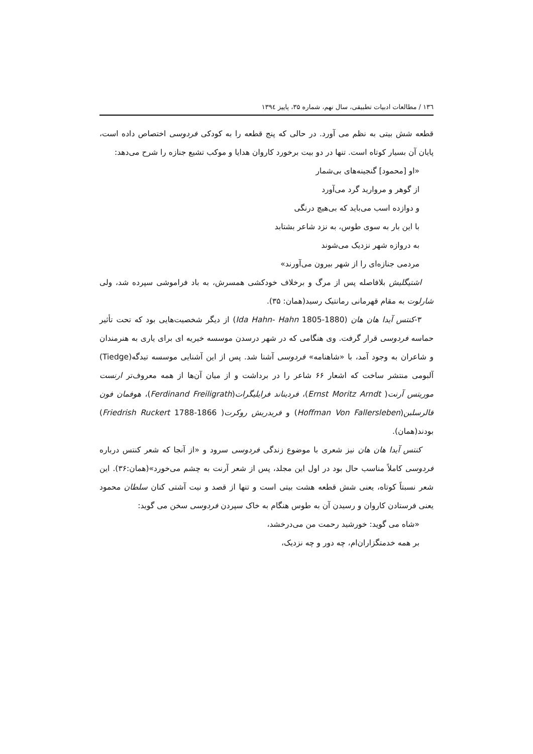۱۳٦ / مطالعات ادبیات تطبیقی، سال نهم، شماره ۳۵، پاییز ۱۳۹٤
قطعه شش بیتی به نظم می آورد. در حالی که پنج قطعه را به کودکی فردوسی اختصاص داده است، پایان آن بسیار کوتاه است. تنها در دو بیت برخورد کاروان هدایا و موکب تشیع جنازه را شرح می‌دهد:
«او [محمود] گنجینه‌های بی‌شمار
از گوهر و مروارید گرد می‌آورد
و دوازده اسب می‌باید که بی‌هیچ درنگی
با این بار به سوی طوس، به نزد شاعر بشتابد
به دروازه شهر نزدیک می‌شوند
مردمی جنازه‌ای را از شهر بیرون می‌آورند»
اشتیگلیش بلافاصله پس از مرگ و برخلاف خودکشی همسرش، به باد فراموشی سپرده شد، ولی شارلوت به مقام قهرمانی رمانتیک رسید(همان: ۳۵).
۳-کنتس آیدا هان هان (Ida Hahn- Hahn 1805-1880) از دیگر شخصیت‌هایی بود که تحت تأثیر حماسه فردوسی قرار گرفت. وی هنگامی که در شهر درسدن موسسه خیریه ای برای یاری به هنرمندان و شاعران به وجود آمد، با «شاهنامه» فردوسی آشنا شد. پس از این آشنایی موسسه تیدگه(Tiedge) آلبومی منتشر ساخت که اشعار ۶۶ شاعر را در برداشت و از میان آن‌ها از همه معروف‌تر ارنست موریتس آرنت( Ernst Moritz Arndt)، فردیناند فرایلیگرات(Ferdinand Freiligrath)، هوفمان فون فالرسلبن(Hoffman Von Fallersleben) و فریدریش روکرت( Friedrish Ruckert 1788-1866) بودند(همان).
کنتس آیدا هان هان نیز شعری با موضوع زندگی فردوسی سرود و «از آنجا که شعر کنتس درباره فردوسی کاملاً مناسب حال بود در اول این مجلد، پس از شعر آرنت به چشم می‌خورد»(همان:۳۶). این شعر نسبتاً کوتاه، یعنی شش قطعه هشت بیتی است و تنها از قصد و نیت آشتی کنان سلطان محمود یعنی فرستادن کاروان و رسیدن آن به طوس هنگام به خاک سپردن فردوسی سخن می گوید:
«شاه می گوید: خورشید رحمت من می‌درخشد،
بر همه خدمتگزاران‌ام، چه دور و چه نزدیک،